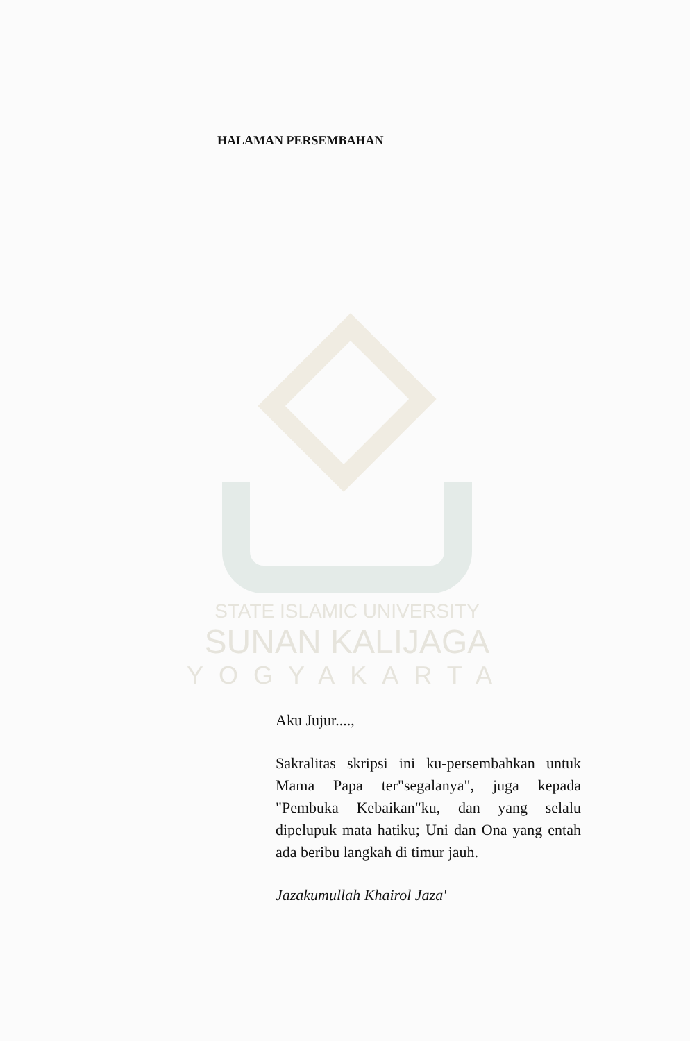HALAMAN PERSEMBAHAN
STATE ISLAMIC UNIVERSITY
SUNAN KALIJAGA
YOGYAKARTA
Aku Jujur....,
Sakralitas skripsi ini ku-persembahkan untuk Mama Papa ter"segalanya", juga kepada "Pembuka Kebaikan"ku, dan yang selalu dipelupuk mata hatiku; Uni dan Ona yang entah ada beribu langkah di timur jauh.
Jazakumullah Khairol Jaza'